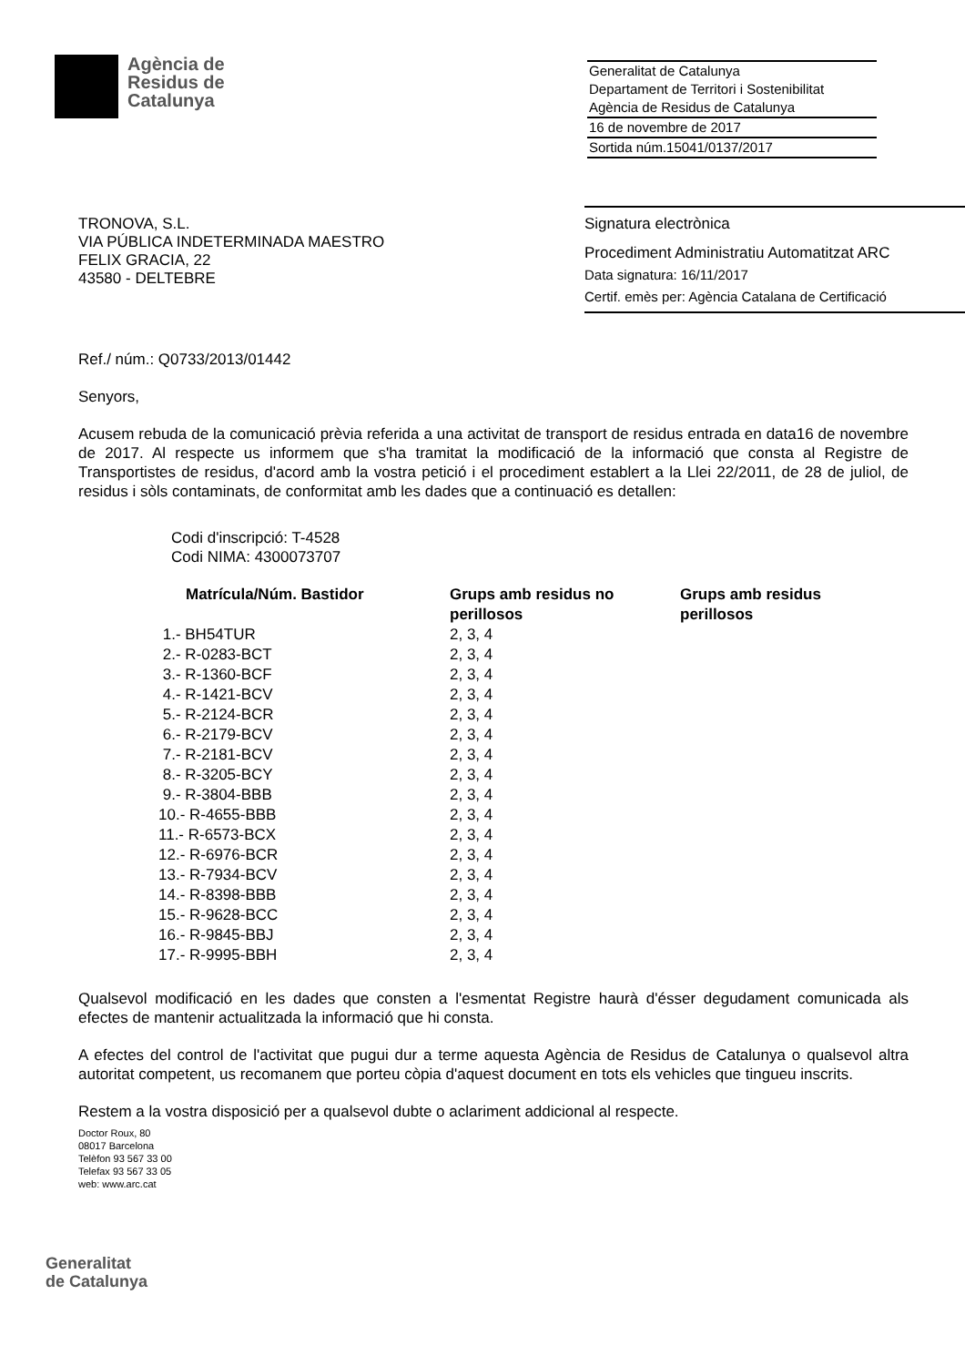Agència de
Residus de
Catalunya
Generalitat de Catalunya
Departament de Territori i Sostenibilitat
Agència de Residus de Catalunya
16 de novembre de 2017
Sortida núm.15041/0137/2017
TRONOVA, S.L.
VIA PÚBLICA INDETERMINADA MAESTRO
FELIX GRACIA, 22
43580 - DELTEBRE
Signatura electrònica
Procediment Administratiu Automatitzat ARC
Data signatura: 16/11/2017
Certif. emès per: Agència Catalana de Certificació
Ref./ núm.: Q0733/2013/01442
Senyors,
Acusem rebuda de la comunicació prèvia referida a una activitat de transport de residus entrada en data16 de novembre de 2017. Al respecte us informem que s'ha tramitat la modificació de la informació que consta al Registre de Transportistes de residus, d'acord amb la vostra petició i el procediment establert a la Llei 22/2011, de 28 de juliol, de residus i sòls contaminats, de conformitat amb les dades que a continuació es detallen:
Codi d'inscripció: T-4528
Codi NIMA: 4300073707
| Matrícula/Núm. Bastidor | Grups amb residus no perillosos | Grups amb residus perillosos |
| --- | --- | --- |
| 1.- BH54TUR | 2, 3, 4 | |
| 2.- R-0283-BCT | 2, 3, 4 | |
| 3.- R-1360-BCF | 2, 3, 4 | |
| 4.- R-1421-BCV | 2, 3, 4 | |
| 5.- R-2124-BCR | 2, 3, 4 | |
| 6.- R-2179-BCV | 2, 3, 4 | |
| 7.- R-2181-BCV | 2, 3, 4 | |
| 8.- R-3205-BCY | 2, 3, 4 | |
| 9.- R-3804-BBB | 2, 3, 4 | |
| 10.- R-4655-BBB | 2, 3, 4 | |
| 11.- R-6573-BCX | 2, 3, 4 | |
| 12.- R-6976-BCR | 2, 3, 4 | |
| 13.- R-7934-BCV | 2, 3, 4 | |
| 14.- R-8398-BBB | 2, 3, 4 | |
| 15.- R-9628-BCC | 2, 3, 4 | |
| 16.- R-9845-BBJ | 2, 3, 4 | |
| 17.- R-9995-BBH | 2, 3, 4 | |
Qualsevol modificació en les dades que consten a l'esmentat Registre haurà d'ésser degudament comunicada als efectes de mantenir actualitzada la informació que hi consta.
A efectes del control de l'activitat que pugui dur a terme aquesta Agència de Residus de Catalunya o qualsevol altra autoritat competent, us recomanem que porteu còpia d'aquest document en tots els vehicles que tingueu inscrits.
Restem a la vostra disposició per a qualsevol dubte o aclariment addicional al respecte.
Doctor Roux, 80
08017 Barcelona
Telèfon 93 567 33 00
Telefax 93 567 33 05
web: www.arc.cat
Generalitat
de Catalunya